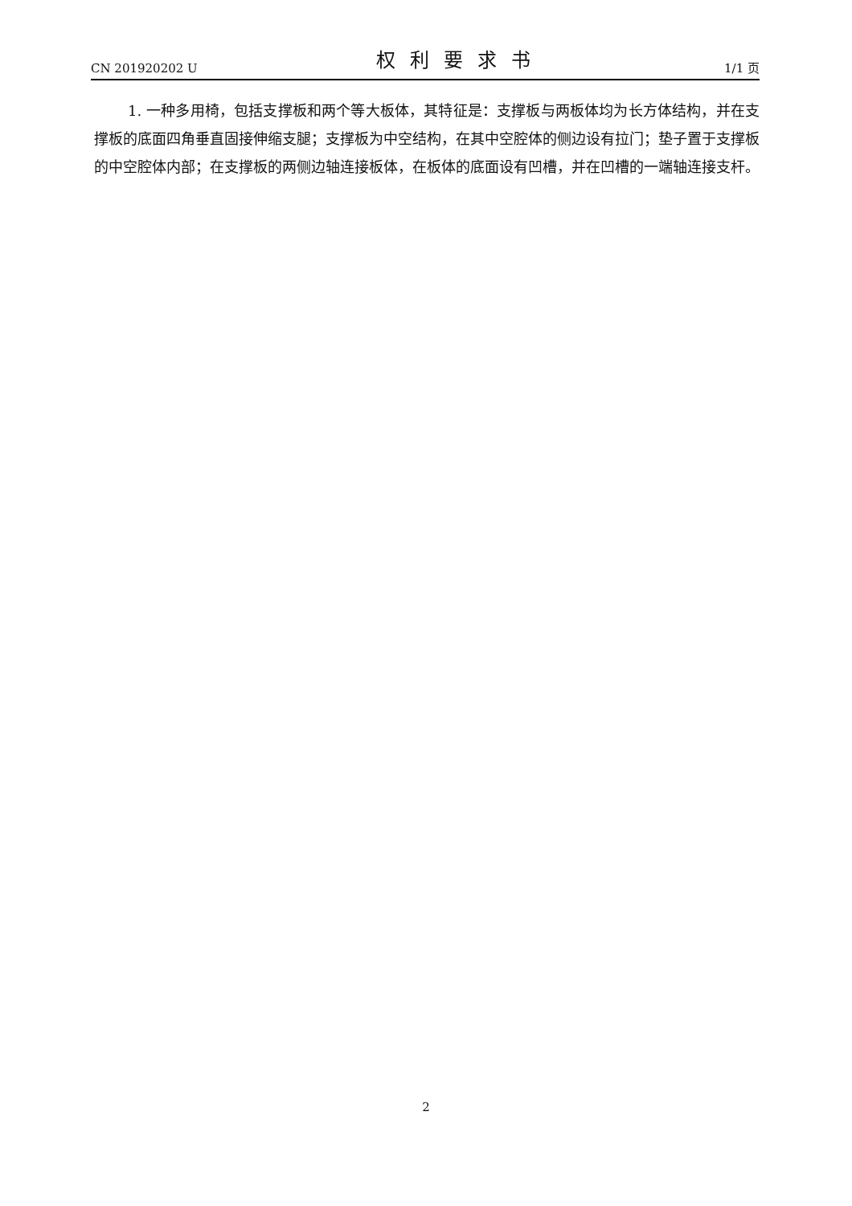CN 201920202 U 权利要求书 1/1 页
1. 一种多用椅，包括支撑板和两个等大板体，其特征是：支撑板与两板体均为长方体结构，并在支撑板的底面四角垂直固接伸缩支腿；支撑板为中空结构，在其中空腔体的侧边设有拉门；垫子置于支撑板的中空腔体内部；在支撑板的两侧边轴连接板体，在板体的底面设有凹槽，并在凹槽的一端轴连接支杆。
2